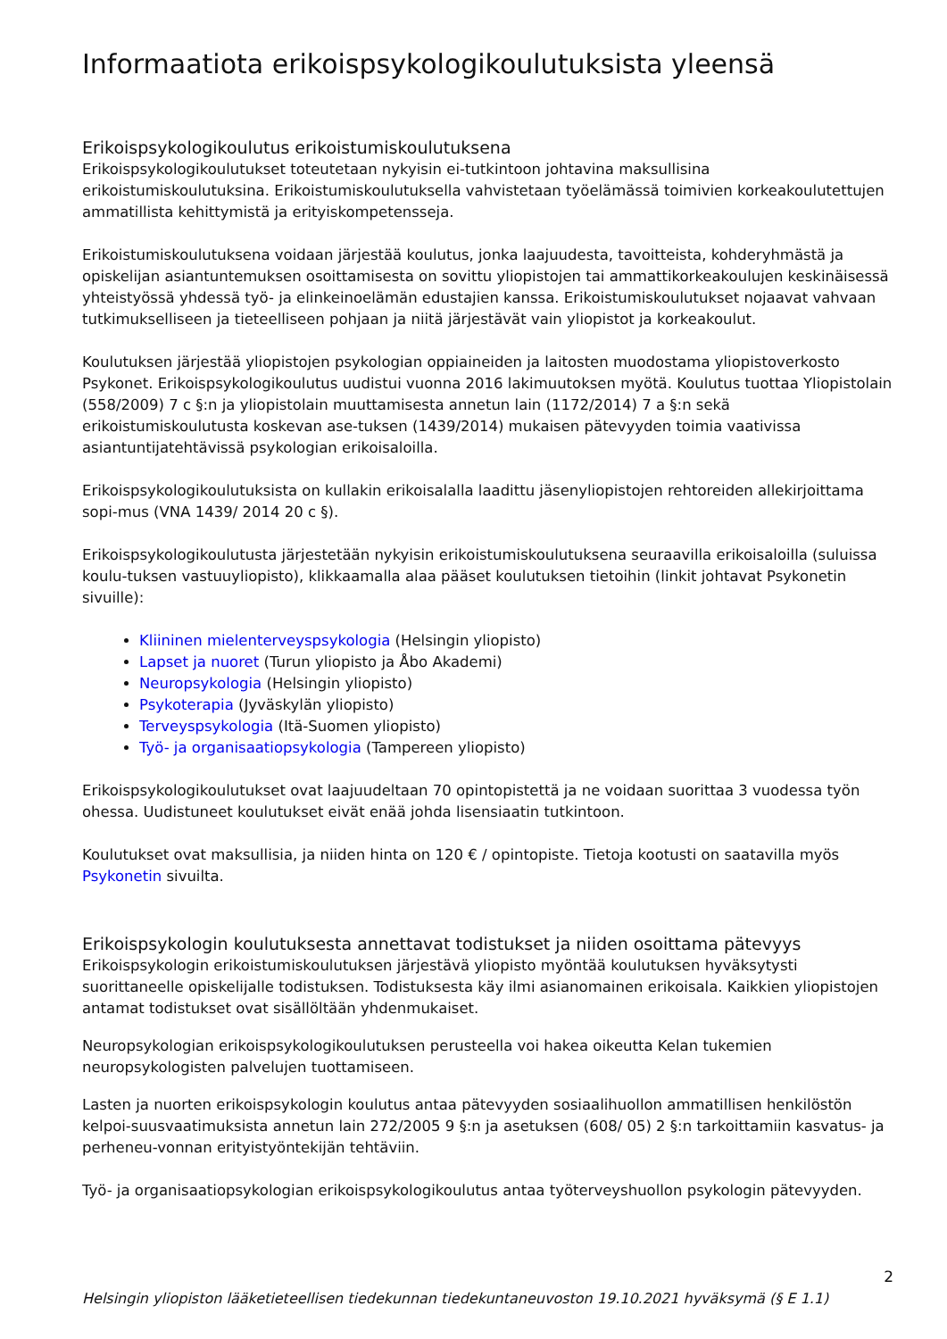Informaatiota erikoispsykologikoulutuksista yleensä
Erikoispsykologikoulutus erikoistumiskoulutuksena
Erikoispsykologikoulutukset toteutetaan nykyisin ei-tutkintoon johtavina maksullisina erikoistumiskoulutuksina. Erikoistumiskoulutuksella vahvistetaan työelämässä toimivien korkeakoulutettujen ammatillista kehittymistä ja erityiskompetensseja.
Erikoistumiskoulutuksena voidaan järjestää koulutus, jonka laajuudesta, tavoitteista, kohderyhmästä ja opiskelijan asiantuntemuksen osoittamisesta on sovittu yliopistojen tai ammattikorkeakoulujen keskinäisessä yhteistyössä yhdessä työ- ja elinkeinoelämän edustajien kanssa. Erikoistumiskoulutukset nojaavat vahvaan tutkimukselliseen ja tieteelliseen pohjaan ja niitä järjestävät vain yliopistot ja korkeakoulut.
Koulutuksen järjestää yliopistojen psykologian oppiaineiden ja laitosten muodostama yliopistoverkosto Psykonet. Erikoispsykologikoulutus uudistui vuonna 2016 lakimuutoksen myötä. Koulutus tuottaa Yliopistolain (558/2009) 7 c §:n ja yliopistolain muuttamisesta annetun lain (1172/2014) 7 a §:n sekä erikoistumiskoulutusta koskevan ase-tuksen (1439/2014) mukaisen pätevyyden toimia vaativissa asiantuntijatehtävissä psykologian erikoisaloilla.
Erikoispsykologikoulutuksista on kullakin erikoisalalla laadittu jäsenyliopistojen rehtoreiden allekirjoittama sopi-mus (VNA 1439/ 2014 20 c §).
Erikoispsykologikoulutusta järjestetään nykyisin erikoistumiskoulutuksena seuraavilla erikoisaloilla (suluissa koulu-tuksen vastuuyliopisto), klikkaamalla alaa pääset koulutuksen tietoihin (linkit johtavat Psykonetin sivuille):
Kliininen mielenterveyspsykologia (Helsingin yliopisto)
Lapset ja nuoret (Turun yliopisto ja Åbo Akademi)
Neuropsykologia (Helsingin yliopisto)
Psykoterapia (Jyväskylän yliopisto)
Terveyspsykologia (Itä-Suomen yliopisto)
Työ- ja organisaatiopsykologia (Tampereen yliopisto)
Erikoispsykologikoulutukset ovat laajuudeltaan 70 opintopistettä ja ne voidaan suorittaa 3 vuodessa työn ohessa. Uudistuneet koulutukset eivät enää johda lisensiaatin tutkintoon.
Koulutukset ovat maksullisia, ja niiden hinta on 120 € / opintopiste. Tietoja kootusti on saatavilla myös Psykonetin sivuilta.
Erikoispsykologin koulutuksesta annettavat todistukset ja niiden osoittama pätevyys
Erikoispsykologin erikoistumiskoulutuksen järjestävä yliopisto myöntää koulutuksen hyväksytysti suorittaneelle opiskelijalle todistuksen. Todistuksesta käy ilmi asianomainen erikoisala. Kaikkien yliopistojen antamat todistukset ovat sisällöltään yhdenmukaiset.
Neuropsykologian erikoispsykologikoulutuksen perusteella voi hakea oikeutta Kelan tukemien neuropsykologisten palvelujen tuottamiseen.
Lasten ja nuorten erikoispsykologin koulutus antaa pätevyyden sosiaalihuollon ammatillisen henkilöstön kelpoi-suusvaatimuksista annetun lain 272/2005 9 §:n ja asetuksen (608/ 05) 2 §:n tarkoittamiin kasvatus- ja perheneu-vonnan erityistyöntekijän tehtäviin.
Työ- ja organisaatiopsykologian erikoispsykologikoulutus antaa työterveyshuollon psykologin pätevyyden.
2
Helsingin yliopiston lääketieteellisen tiedekunnan tiedekuntaneuvoston 19.10.2021 hyväksymä (§ E 1.1)